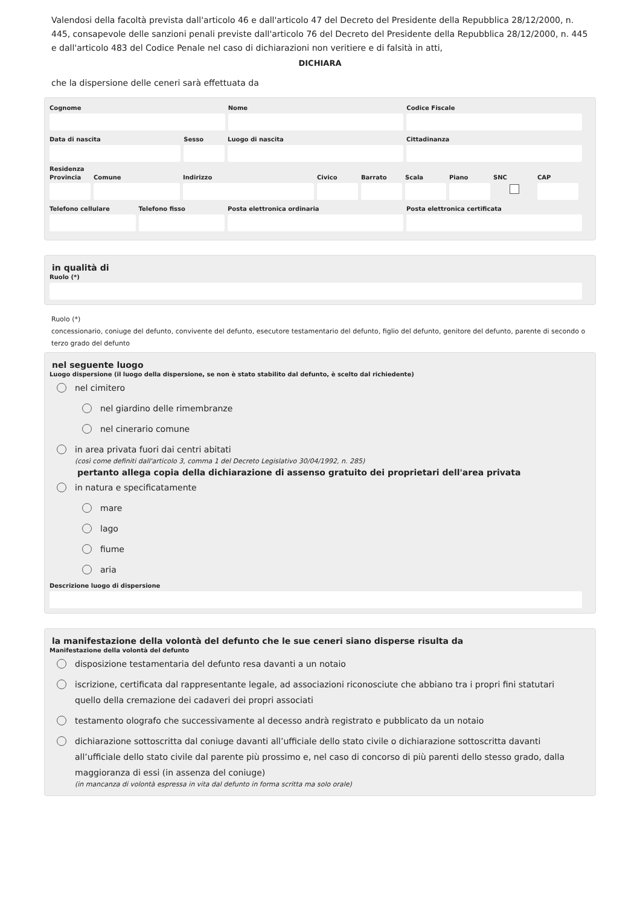Valendosi della facoltà prevista dall'articolo 46 e dall'articolo 47 del Decreto del Presidente della Repubblica 28/12/2000, n. 445, consapevole delle sanzioni penali previste dall'articolo 76 del Decreto del Presidente della Repubblica 28/12/2000, n. 445 e dall'articolo 483 del Codice Penale nel caso di dichiarazioni non veritiere e di falsità in atti,
DICHIARA
che la dispersione delle ceneri sarà effettuata da
Cognome Nome Codice Fiscale
Data di nascita Sesso Luogo di nascita Cittadinanza
Residenza
Provincia
Comune Indirizzo Civico Barrato Scala Piano SNC CAP
Telefono cellulare
Telefono fisso Posta elettronica ordinaria Posta elettronica certificata
in qualità di
Ruolo (*)
Ruolo (*)
concessionario, coniuge del defunto, convivente del defunto, esecutore testamentario del defunto, figlio del defunto, genitore del defunto, parente di secondo o terzo grado del defunto
nel seguente luogo
Luogo dispersione (il luogo della dispersione, se non è stato stabilito dal defunto, è scelto dal richiedente)
nel cimitero
nel giardino delle rimembranze
nel cinerario comune
in area privata fuori dai centri abitati
(così come definiti dall'articolo 3, comma 1 del Decreto Legislativo 30/04/1992, n. 285)
pertanto allega copia della dichiarazione di assenso gratuito dei proprietari dell'area privata
in natura e specificatamente
mare
lago
fiume
aria
Descrizione luogo di dispersione
la manifestazione della volontà del defunto che le sue ceneri siano disperse risulta da
Manifestazione della volontà del defunto
disposizione testamentaria del defunto resa davanti a un notaio
iscrizione, certificata dal rappresentante legale, ad associazioni riconosciute che abbiano tra i propri fini statutari quello della cremazione dei cadaveri dei propri associati
testamento olografo che successivamente al decesso andrà registrato e pubblicato da un notaio
dichiarazione sottoscritta dal coniuge davanti all’ufficiale dello stato civile o dichiarazione sottoscritta davanti all’ufficiale dello stato civile dal parente più prossimo e, nel caso di concorso di più parenti dello stesso grado, dalla maggioranza di essi (in assenza del coniuge)
(in mancanza di volontà espressa in vita dal defunto in forma scritta ma solo orale)